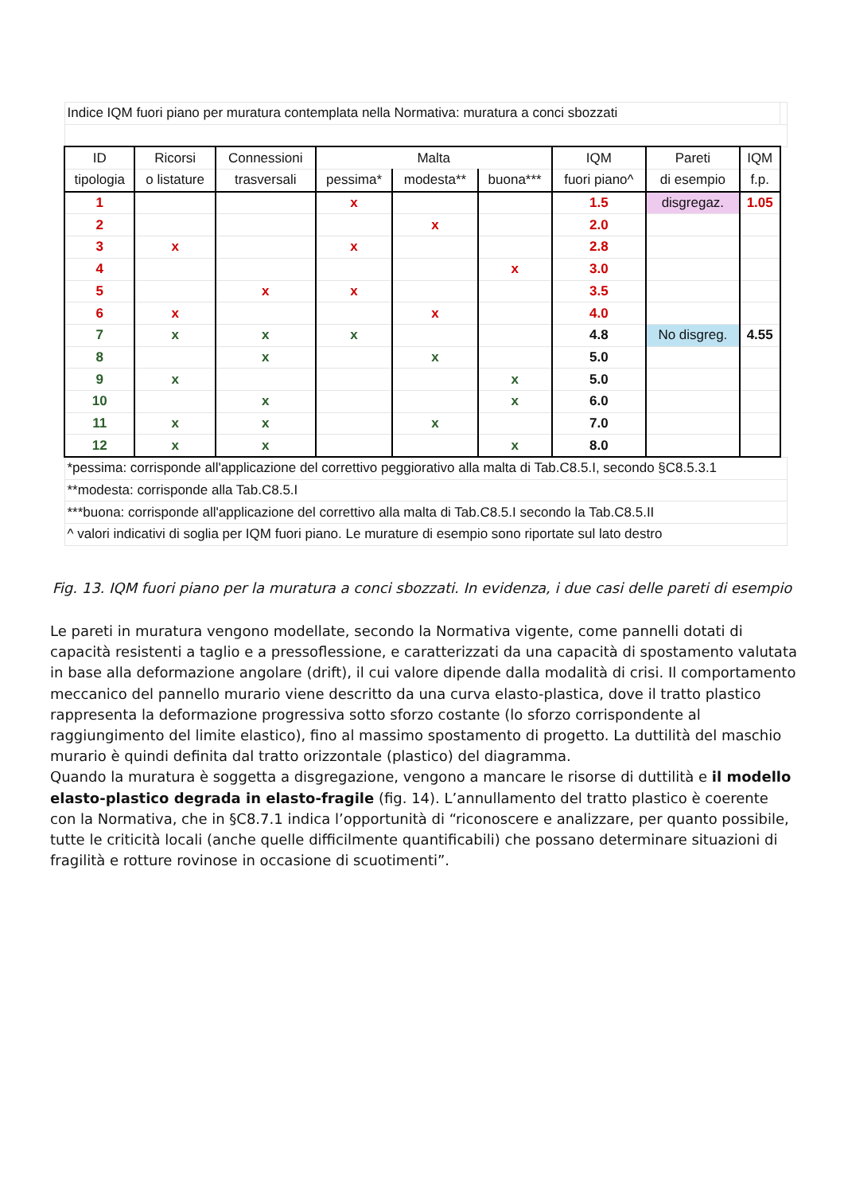| Indice IQM fuori piano per muratura contemplata nella Normativa: muratura a conci sbozzati | | | | | | | | | |
| ID | Ricorsi | Connessioni | Malta | | | IQM | Pareti | IQM | |
| tipologia | o listature | trasversali | pessima* | modesta** | buona*** | fuori piano^ | di esempio | f.p. | |
| 1 | | | x | | | 1.5 | disgregaz. | 1.05 | |
| 2 | | | | x | | 2.0 | | | |
| 3 | x | | x | | | 2.8 | | | |
| 4 | | | | | x | 3.0 | | | |
| 5 | | x | x | | | 3.5 | | | |
| 6 | x | | | x | | 4.0 | | | |
| 7 | x | x | x | | | 4.8 | No disgreg. | 4.55 | |
| 8 | | x | | x | | 5.0 | | | |
| 9 | x | | | | x | 5.0 | | | |
| 10 | | x | | | x | 6.0 | | | |
| 11 | x | x | | x | | 7.0 | | | |
| 12 | x | x | | | x | 8.0 | | | |
| *pessima: corrisponde all'applicazione del correttivo peggiorativo alla malta di Tab.C8.5.I, secondo §C8.5.3.1 | | | | | | | | | |
| **modesta: corrisponde alla Tab.C8.5.I | | | | | | | | | |
| ***buona: corrisponde all'applicazione del correttivo alla malta di Tab.C8.5.I secondo la Tab.C8.5.II | | | | | | | | | |
| ^ valori indicativi di soglia per IQM fuori piano. Le murature di esempio sono riportate sul lato destro | | | | | | | | | |
Fig. 13. IQM fuori piano per la muratura a conci sbozzati. In evidenza, i due casi delle pareti di esempio
Le pareti in muratura vengono modellate, secondo la Normativa vigente, come pannelli dotati di capacità resistenti a taglio e a pressoflessione, e caratterizzati da una capacità di spostamento valutata in base alla deformazione angolare (drift), il cui valore dipende dalla modalità di crisi. Il comportamento meccanico del pannello murario viene descritto da una curva elasto-plastica, dove il tratto plastico rappresenta la deformazione progressiva sotto sforzo costante (lo sforzo corrispondente al raggiungimento del limite elastico), fino al massimo spostamento di progetto. La duttilità del maschio murario è quindi definita dal tratto orizzontale (plastico) del diagramma.
Quando la muratura è soggetta a disgregazione, vengono a mancare le risorse di duttilità e il modello elasto-plastico degrada in elasto-fragile (fig. 14). L’annullamento del tratto plastico è coerente con la Normativa, che in §C8.7.1 indica l’opportunità di “riconoscere e analizzare, per quanto possibile, tutte le criticità locali (anche quelle difficilmente quantificabili) che possano determinare situazioni di fragilità e rotture rovinose in occasione di scuotimenti”.